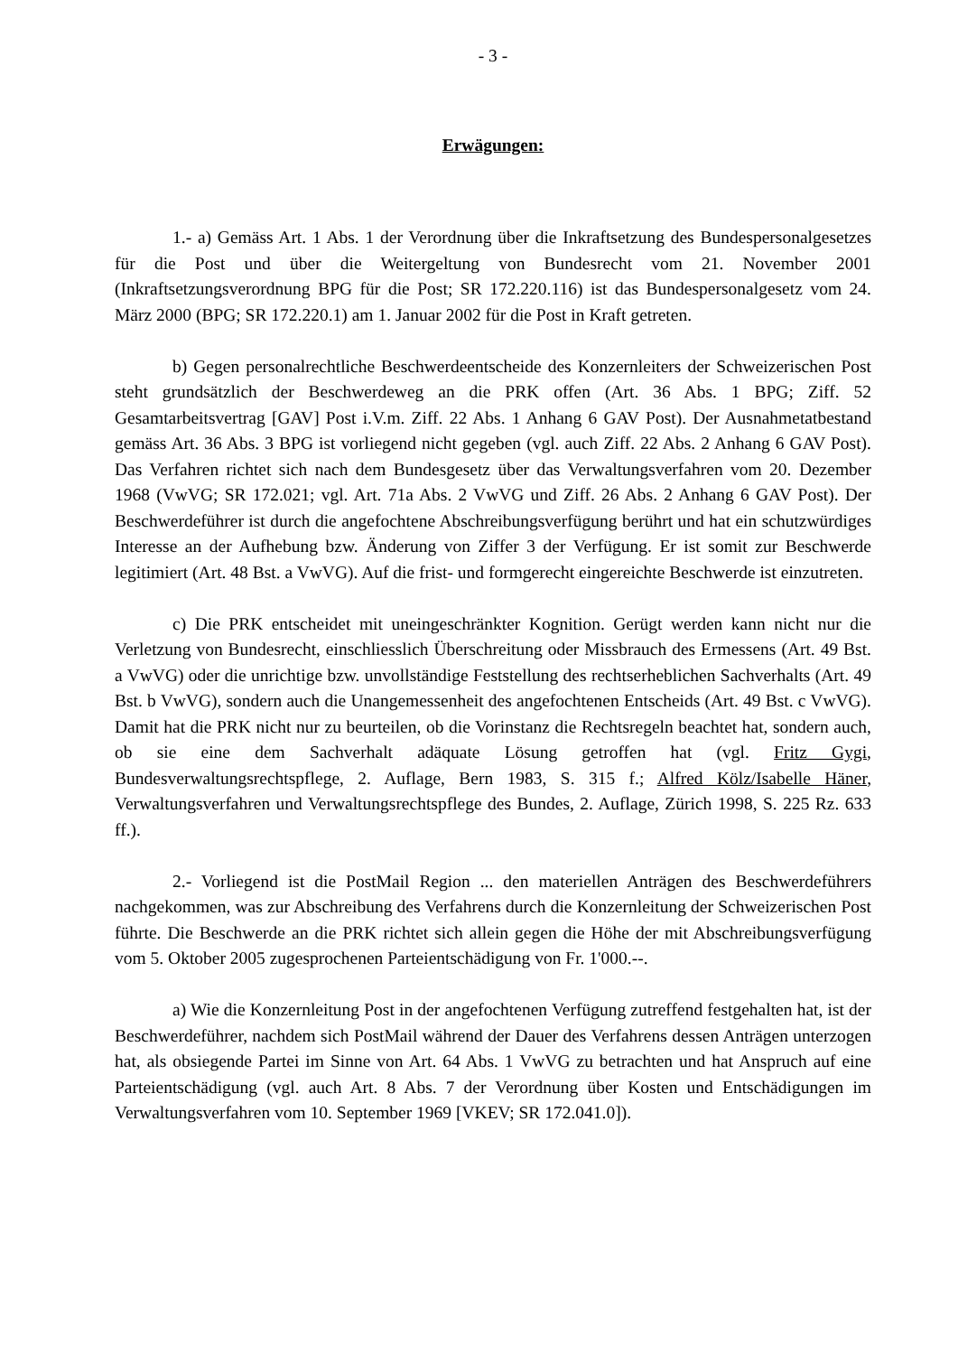- 3 -
Erwägungen:
1.- a) Gemäss Art. 1 Abs. 1 der Verordnung über die Inkraftsetzung des Bundespersonalgesetzes für die Post und über die Weitergeltung von Bundesrecht vom 21. November 2001 (Inkraftsetzungsverordnung BPG für die Post; SR 172.220.116) ist das Bundespersonalgesetz vom 24. März 2000 (BPG; SR 172.220.1) am 1. Januar 2002 für die Post in Kraft getreten.
b) Gegen personalrechtliche Beschwerdeentscheide des Konzernleiters der Schweizerischen Post steht grundsätzlich der Beschwerdeweg an die PRK offen (Art. 36 Abs. 1 BPG; Ziff. 52 Gesamtarbeitsvertrag [GAV] Post i.V.m. Ziff. 22 Abs. 1 Anhang 6 GAV Post). Der Ausnahmetatbestand gemäss Art. 36 Abs. 3 BPG ist vorliegend nicht gegeben (vgl. auch Ziff. 22 Abs. 2 Anhang 6 GAV Post). Das Verfahren richtet sich nach dem Bundesgesetz über das Verwaltungsverfahren vom 20. Dezember 1968 (VwVG; SR 172.021; vgl. Art. 71a Abs. 2 VwVG und Ziff. 26 Abs. 2 Anhang 6 GAV Post). Der Beschwerdeführer ist durch die angefochtene Abschreibungsverfügung berührt und hat ein schutzwürdiges Interesse an der Aufhebung bzw. Änderung von Ziffer 3 der Verfügung. Er ist somit zur Beschwerde legitimiert (Art. 48 Bst. a VwVG). Auf die frist- und formgerecht eingereichte Beschwerde ist einzutreten.
c) Die PRK entscheidet mit uneingeschränkter Kognition. Gerügt werden kann nicht nur die Verletzung von Bundesrecht, einschliesslich Überschreitung oder Missbrauch des Ermessens (Art. 49 Bst. a VwVG) oder die unrichtige bzw. unvollständige Feststellung des rechtserheblichen Sachverhalts (Art. 49 Bst. b VwVG), sondern auch die Unangemessenheit des angefochtenen Entscheids (Art. 49 Bst. c VwVG). Damit hat die PRK nicht nur zu beurteilen, ob die Vorinstanz die Rechtsregeln beachtet hat, sondern auch, ob sie eine dem Sachverhalt adäquate Lösung getroffen hat (vgl. Fritz Gygi, Bundesverwaltungsrechtspflege, 2. Auflage, Bern 1983, S. 315 f.; Alfred Kölz/Isabelle Häner, Verwaltungsverfahren und Verwaltungsrechtspflege des Bundes, 2. Auflage, Zürich 1998, S. 225 Rz. 633 ff.).
2.- Vorliegend ist die PostMail Region ... den materiellen Anträgen des Beschwerdeführers nachgekommen, was zur Abschreibung des Verfahrens durch die Konzernleitung der Schweizerischen Post führte. Die Beschwerde an die PRK richtet sich allein gegen die Höhe der mit Abschreibungsverfügung vom 5. Oktober 2005 zugesprochenen Parteientschädigung von Fr. 1'000.--.
a) Wie die Konzernleitung Post in der angefochtenen Verfügung zutreffend festgehalten hat, ist der Beschwerdeführer, nachdem sich PostMail während der Dauer des Verfahrens dessen Anträgen unterzogen hat, als obsiegende Partei im Sinne von Art. 64 Abs. 1 VwVG zu betrachten und hat Anspruch auf eine Parteientschädigung (vgl. auch Art. 8 Abs. 7 der Verordnung über Kosten und Entschädigungen im Verwaltungsverfahren vom 10. September 1969 [VKEV; SR 172.041.0]).